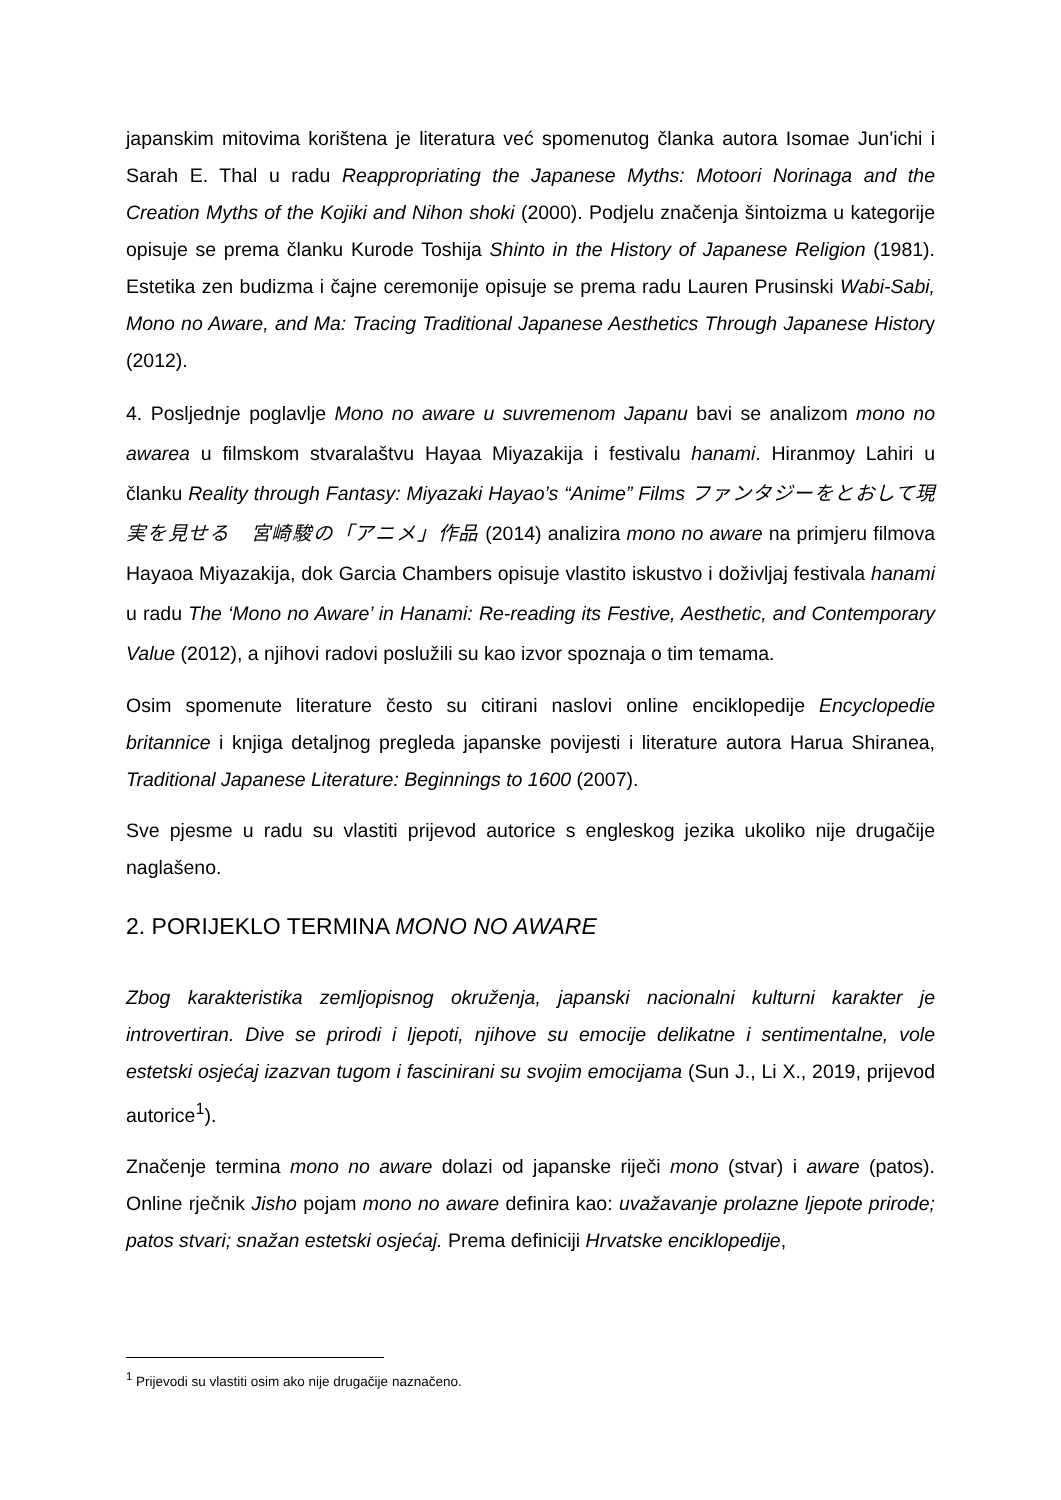japanskim mitovima korištena je literatura već spomenutog članka autora Isomae Jun'ichi i Sarah E. Thal u radu Reappropriating the Japanese Myths: Motoori Norinaga and the Creation Myths of the Kojiki and Nihon shoki (2000). Podjelu značenja šintoizma u kategorije opisuje se prema članku Kurode Toshija Shinto in the History of Japanese Religion (1981). Estetika zen budizma i čajne ceremonije opisuje se prema radu Lauren Prusinski Wabi-Sabi, Mono no Aware, and Ma: Tracing Traditional Japanese Aesthetics Through Japanese History (2012).
4. Posljednje poglavlje Mono no aware u suvremenom Japanu bavi se analizom mono no awarea u filmskom stvaralaštvu Hayaa Miyazakija i festivalu hanami. Hiranmoy Lahiri u članku Reality through Fantasy: Miyazaki Hayao’s “Anime” Films ファンタジーをとおして現実を見せる　宮崎駿の「アニメ」作品 (2014) analizira mono no aware na primjeru filmova Hayaoa Miyazakija, dok Garcia Chambers opisuje vlastito iskustvo i doživljaj festivala hanami u radu The ‘Mono no Aware’ in Hanami: Re-reading its Festive, Aesthetic, and Contemporary Value (2012), a njihovi radovi poslužili su kao izvor spoznaja o tim temama.
Osim spomenute literature često su citirani naslovi online enciklopedije Encyclopedie britannice i knjiga detaljnog pregleda japanske povijesti i literature autora Harua Shiranea, Traditional Japanese Literature: Beginnings to 1600 (2007).
Sve pjesme u radu su vlastiti prijevod autorice s engleskog jezika ukoliko nije drugačije naglašeno.
2. PORIJEKLO TERMINA MONO NO AWARE
Zbog karakteristika zemljopisnog okruženja, japanski nacionalni kulturni karakter je introvertiran. Dive se prirodi i ljepoti, njihove su emocije delikatne i sentimentalne, vole estetski osjećaj izazvan tugom i fascinirani su svojim emocijama (Sun J., Li X., 2019, prijevod autorice<sup>1</sup>).
Značenje termina mono no aware dolazi od japanske riječi mono (stvar) i aware (patos). Online rječnik Jisho pojam mono no aware definira kao: uvažavanje prolazne ljepote prirode; patos stvari; snažan estetski osjećaj. Prema definiciji Hrvatske enciklopedije,
<sup>1</sup> Prijevodi su vlastiti osim ako nije drugačije naznačeno.